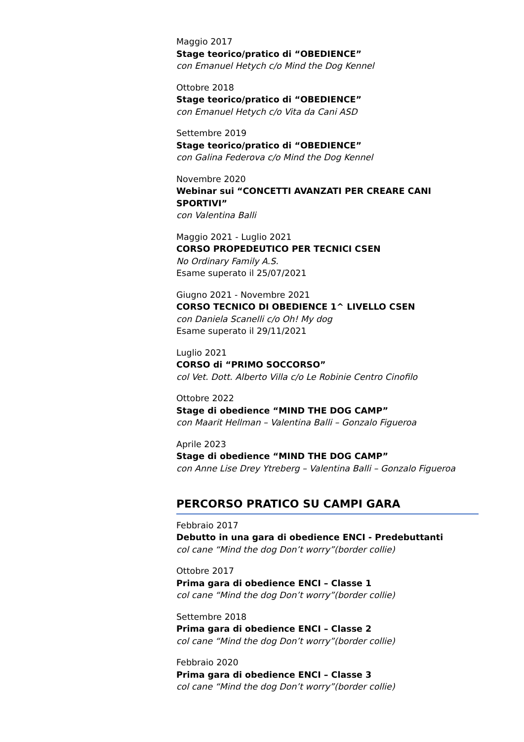Maggio 2017
Stage teorico/pratico di “OBEDIENCE”
con Emanuel Hetych c/o Mind the Dog Kennel
Ottobre 2018
Stage teorico/pratico di “OBEDIENCE”
con Emanuel Hetych c/o Vita da Cani ASD
Settembre 2019
Stage teorico/pratico di “OBEDIENCE”
con Galina Federova c/o Mind the Dog Kennel
Novembre 2020
Webinar sui “CONCETTI AVANZATI PER CREARE CANI SPORTIVI”
con Valentina Balli
Maggio 2021 - Luglio 2021
CORSO PROPEDEUTICO PER TECNICI CSEN
No Ordinary Family A.S.
Esame superato il 25/07/2021
Giugno 2021 - Novembre 2021
CORSO TECNICO DI OBEDIENCE 1^ LIVELLO CSEN
con Daniela Scanelli c/o Oh! My dog
Esame superato il 29/11/2021
Luglio 2021
CORSO di “PRIMO SOCCORSO”
col Vet. Dott. Alberto Villa c/o Le Robinie Centro Cinofilo
Ottobre 2022
Stage di obedience “MIND THE DOG CAMP”
con Maarit Hellman – Valentina Balli – Gonzalo Figueroa
Aprile 2023
Stage di obedience “MIND THE DOG CAMP”
con Anne Lise Drey Ytreberg – Valentina Balli – Gonzalo Figueroa
PERCORSO PRATICO SU CAMPI GARA
Febbraio 2017
Debutto in una gara di obedience ENCI - Predebuttanti
col cane “Mind the dog Don’t worry”(border collie)
Ottobre 2017
Prima gara di obedience ENCI – Classe 1
col cane “Mind the dog Don’t worry”(border collie)
Settembre 2018
Prima gara di obedience ENCI – Classe 2
col cane “Mind the dog Don’t worry”(border collie)
Febbraio 2020
Prima gara di obedience ENCI – Classe 3
col cane “Mind the dog Don’t worry”(border collie)